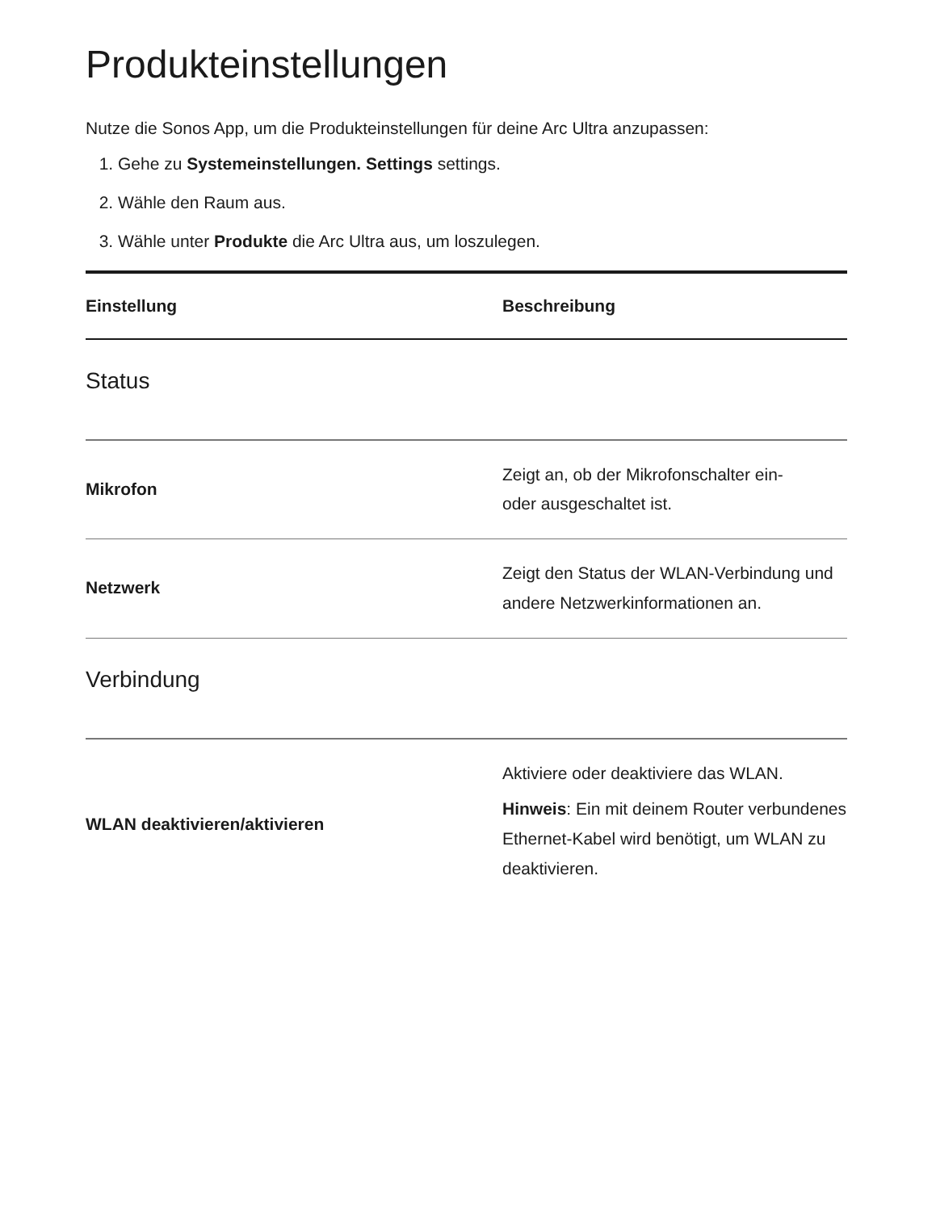Produkteinstellungen
Nutze die Sonos App, um die Produkteinstellungen für deine Arc Ultra anzupassen:
1. Gehe zu Systemeinstellungen. Settings settings.
2. Wähle den Raum aus.
3. Wähle unter Produkte die Arc Ultra aus, um loszulegen.
| Einstellung | Beschreibung |
| --- | --- |
| Status | |
| Mikrofon | Zeigt an, ob der Mikrofonschalter ein- oder ausgeschaltet ist. |
| Netzwerk | Zeigt den Status der WLAN-Verbindung und andere Netzwerkinformationen an. |
| Verbindung | |
| WLAN deaktivieren/aktivieren | Aktiviere oder deaktiviere das WLAN. Hinweis : Ein mit deinem Router verbundenes Ethernet-Kabel wird benötigt, um WLAN zu deaktivieren. |